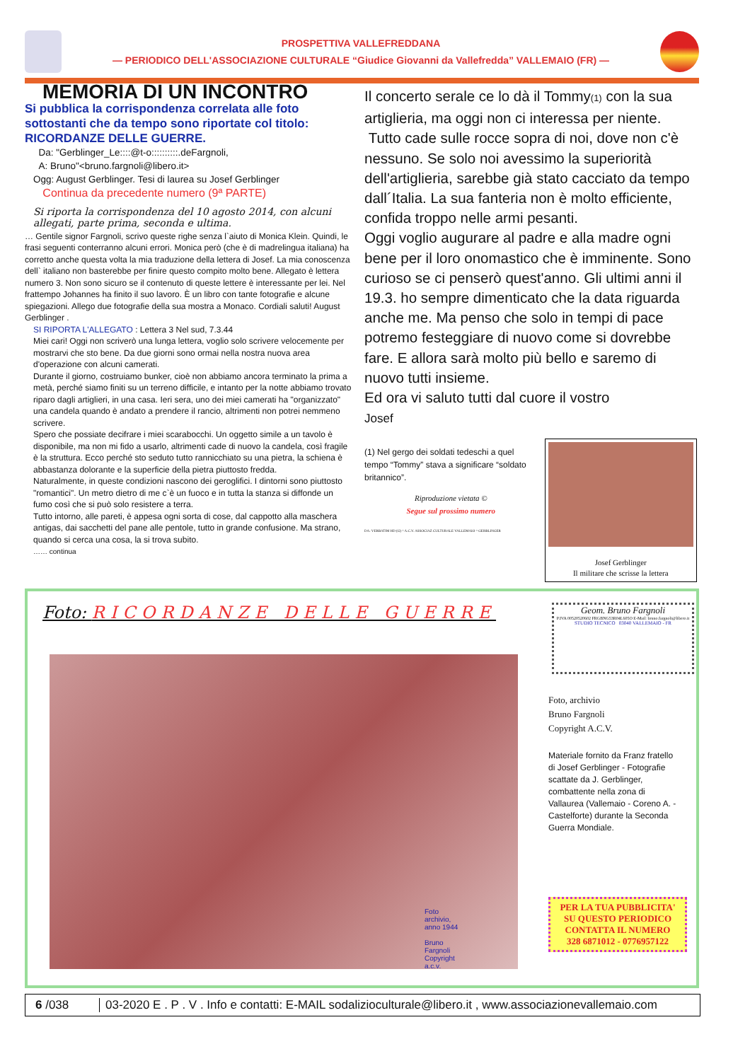PROSPETTIVA VALLEFREDDANA
— PERIODICO DELL'ASSOCIAZIONE CULTURALE “Giudice Giovanni da Vallefredda” VALLEMAIO (FR) —
MEMORIA DI UN INCONTRO
Si pubblica la corrispondenza correlata alle foto sottostanti che da tempo sono riportate col titolo: RICORDANZE DELLE GUERRE.
Da: "Gerblinger_Le::::@t-o::::::::::.deFargnoli,
A: Bruno"<bruno.fargnoli@libero.it>
Ogg: August Gerblinger. Tesi di laurea su Josef Gerblinger
Continua da precedente numero (9ª PARTE)
Si riporta la corrispondenza del 10 agosto 2014, con alcuni allegati, parte prima, seconda e ultima.
… Gentile signor Fargnoli, scrivo queste righe senza l`aiuto di Monica Klein. Quindi, le frasi seguenti conterranno alcuni errori. Monica però (che è di madrelingua italiana) ha corretto anche questa volta la mia traduzione della lettera di Josef. La mia conoscenza dell` italiano non basterebbe per finire questo compito molto bene. Allegato è lettera numero 3. Non sono sicuro se il contenuto di queste lettere è interessante per lei. Nel frattempo Johannes ha finito il suo lavoro. È un libro con tante fotografie e alcune spiegazioni. Allego due fotografie della sua mostra a Monaco. Cordiali saluti! August Gerblinger .
SI RIPORTA L'ALLEGATO : Lettera 3 Nel sud, 7.3.44
Miei cari! Oggi non scriverò una lunga lettera, voglio solo scrivere velocemente per mostrarvi che sto bene. Da due giorni sono ormai nella nostra nuova area d'operazione con alcuni camerati.
Durante il giorno, costruiamo bunker, cioè non abbiamo ancora terminato la prima a metà, perché siamo finiti su un terreno difficile, e intanto per la notte abbiamo trovato riparo dagli artiglieri, in una casa. Ieri sera, uno dei miei camerati ha "organizzato" una candela quando è andato a prendere il rancio, altrimenti non potrei nemmeno scrivere.
Spero che possiate decifrare i miei scarabocchi. Un oggetto simile a un tavolo è disponibile, ma non mi fido a usarlo, altrimenti cade di nuovo la candela, così fragile è la struttura. Ecco perché sto seduto tutto rannicchiato su una pietra, la schiena è abbastanza dolorante e la superficie della pietra piuttosto fredda.
Naturalmente, in queste condizioni nascono dei geroglifici. I dintorni sono piuttosto "romantici". Un metro dietro di me c`è un fuoco e in tutta la stanza si diffonde un fumo così che si può solo resistere a terra.
Tutto intorno, alle pareti, è appesa ogni sorta di cose, dal cappotto alla maschera antigas, dai sacchetti del pane alle pentole, tutto in grande confusione. Ma strano, quando si cerca una cosa, la si trova subito.
…… continua
Il concerto serale ce lo dà il Tommy(1) con la sua artiglieria, ma oggi non ci interessa per niente.
Tutto cade sulle rocce sopra di noi, dove non c'è nessuno. Se solo noi avessimo la superiorità dell'artiglieria, sarebbe già stato cacciato da tempo dall´Italia. La sua fanteria non è molto efficiente, confida troppo nelle armi pesanti.
Oggi voglio augurare al padre e alla madre ogni bene per il loro onomastico che è imminente. Sono curioso se ci penserò quest'anno. Gli ultimi anni il 19.3. ho sempre dimenticato che la data riguarda anche me. Ma penso che solo in tempi di pace potremo festeggiare di nuovo come si dovrebbe fare. E allora sarà molto più bello e saremo di nuovo tutti insieme.
Ed ora vi saluto tutti dal cuore il vostro
Josef
(1) Nel gergo dei soldati tedeschi a quel tempo “Tommy” stava a significare “soldato britannico”.
Riproduzione vietata ©
Segue sul prossimo numero
DA: VERBATIM HD (G) ^ A.C.V. ASSOCIAZ CULTURALE VALLEMAIO ^ GERBLINGER
Josef Gerblinger
Il militare che scrisse la lettera
Foto: RICORDANZE DELLE GUERRE
Foto archivio, anno 1944
Bruno Fargnoli Copyright a.c.v.
Geom. Bruno Fargnoli
P.IVA 00520520602 FRGBNG53R04L605O E-Mail: bruno.fargnoli@libero.it
STUDIO TECNICO 03040 VALLEMAIO - FR
Foto, archivio
Bruno Fargnoli
Copyright A.C.V.
Materiale fornito da Franz fratello di Josef Gerblinger - Fotografie scattate da J. Gerblinger, combattente nella zona di Vallaurea (Vallemaio - Coreno A. - Castelforte) durante la Seconda Guerra Mondiale.
PER LA TUA PUBBLICITA'
SU QUESTO PERIODICO
CONTATTA IL NUMERO
328 6871012 - 0776957122
6 /038
03-2020 E . P . V . Info e contatti: E-MAIL sodaliziocult​urale@libero.it , www.associazionevallemaio.com